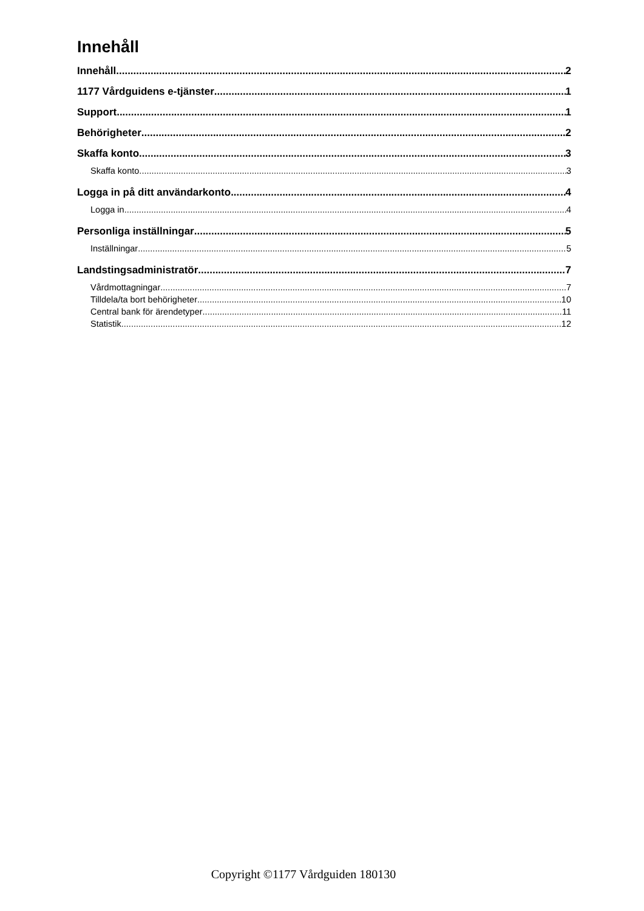Innehåll
Innehåll 2
1177 Vårdguidens e-tjänster 1
Support 1
Behörigheter 2
Skaffa konto 3
Skaffa konto 3
Logga in på ditt användarkonto 4
Logga in 4
Personliga inställningar 5
Inställningar 5
Landstingsadministratör 7
Vårdmottagningar 7
Tilldela/ta bort behörigheter 10
Central bank för ärendetyper 11
Statistik 12
Copyright ©1177 Vårdguiden 180130